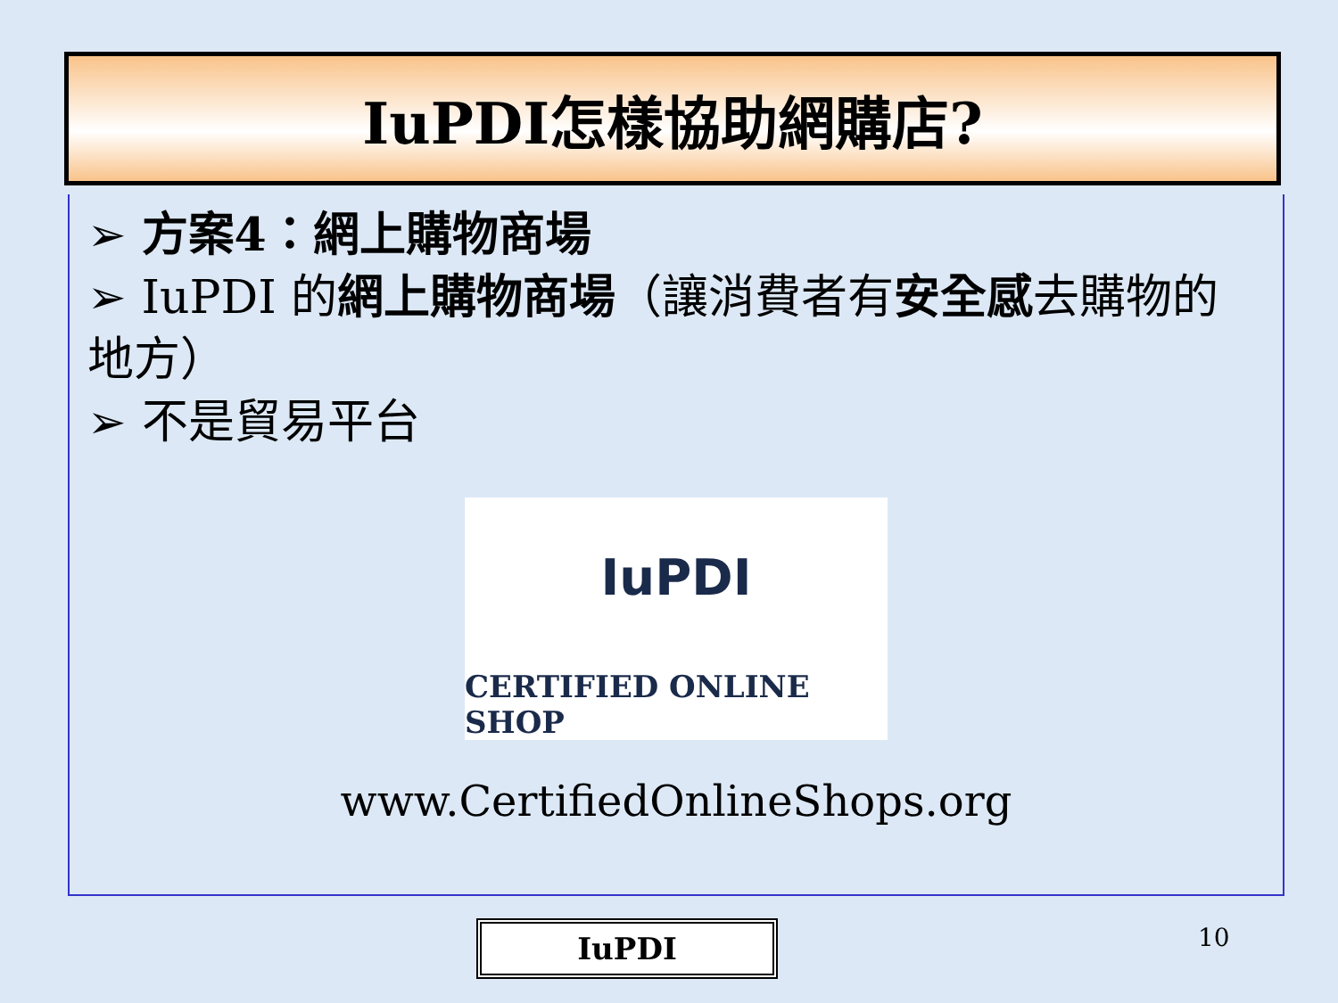IuPDI怎樣協助網購店?
➢ 方案4：網上購物商場
➢ IuPDI 的網上購物商場（讓消費者有安全感去購物的地方）
➢ 不是貿易平台
IuPDI
CERTIFIED ONLINE SHOP
www.CertifiedOnlineShops.org
IuPDI 10